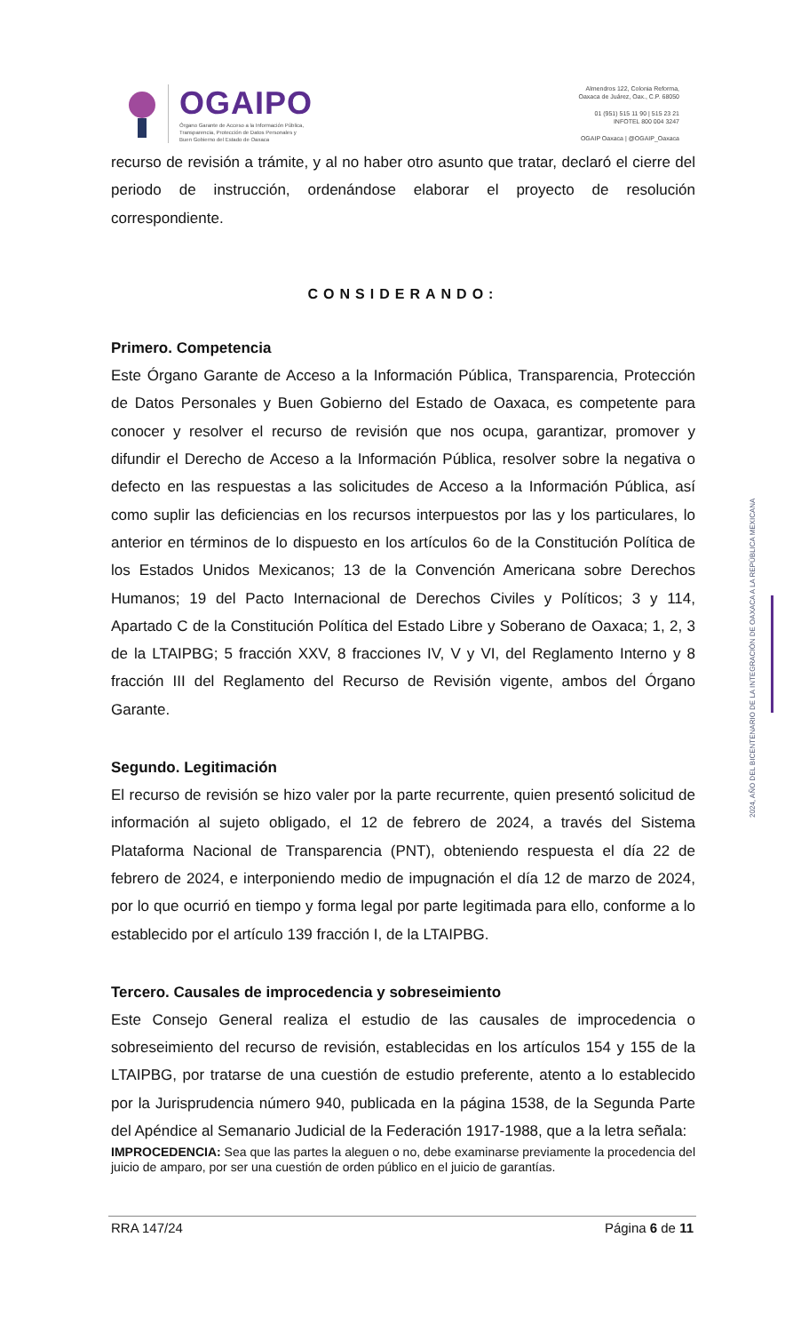OGAIPO
Órgano Garante de Acceso a la Información Pública,
Transparencia, Protección de Datos Personales y
Buen Gobierno del Estado de Oaxaca
Almendros 122, Colonia Reforma,
Oaxaca de Juárez, Oax., C.P. 68050
01 (951) 515 11 90 | 515 23 21
INFOTEL 800 004 3247
OGAIP Oaxaca | @OGAIP_Oaxaca
recurso de revisión a trámite, y al no haber otro asunto que tratar, declaró el cierre del periodo de instrucción, ordenándose elaborar el proyecto de resolución correspondiente.
CONSIDERANDO:
Primero. Competencia
Este Órgano Garante de Acceso a la Información Pública, Transparencia, Protección de Datos Personales y Buen Gobierno del Estado de Oaxaca, es competente para conocer y resolver el recurso de revisión que nos ocupa, garantizar, promover y difundir el Derecho de Acceso a la Información Pública, resolver sobre la negativa o defecto en las respuestas a las solicitudes de Acceso a la Información Pública, así como suplir las deficiencias en los recursos interpuestos por las y los particulares, lo anterior en términos de lo dispuesto en los artículos 6o de la Constitución Política de los Estados Unidos Mexicanos; 13 de la Convención Americana sobre Derechos Humanos; 19 del Pacto Internacional de Derechos Civiles y Políticos; 3 y 114, Apartado C de la Constitución Política del Estado Libre y Soberano de Oaxaca; 1, 2, 3 de la LTAIPBG; 5 fracción XXV, 8 fracciones IV, V y VI, del Reglamento Interno y 8 fracción III del Reglamento del Recurso de Revisión vigente, ambos del Órgano Garante.
Segundo. Legitimación
El recurso de revisión se hizo valer por la parte recurrente, quien presentó solicitud de información al sujeto obligado, el 12 de febrero de 2024, a través del Sistema Plataforma Nacional de Transparencia (PNT), obteniendo respuesta el día 22 de febrero de 2024, e interponiendo medio de impugnación el día 12 de marzo de 2024, por lo que ocurrió en tiempo y forma legal por parte legitimada para ello, conforme a lo establecido por el artículo 139 fracción I, de la LTAIPBG.
Tercero. Causales de improcedencia y sobreseimiento
Este Consejo General realiza el estudio de las causales de improcedencia o sobreseimiento del recurso de revisión, establecidas en los artículos 154 y 155 de la LTAIPBG, por tratarse de una cuestión de estudio preferente, atento a lo establecido por la Jurisprudencia número 940, publicada en la página 1538, de la Segunda Parte del Apéndice al Semanario Judicial de la Federación 1917-1988, que a la letra señala:
IMPROCEDENCIA: Sea que las partes la aleguen o no, debe examinarse previamente la procedencia del juicio de amparo, por ser una cuestión de orden público en el juicio de garantías.
2024, AÑO DEL BICENTENARIO DE LA INTEGRACIÓN DE OAXACA A LA REPÚBLICA MEXICANA
RRA 147/24 Página 6 de 11